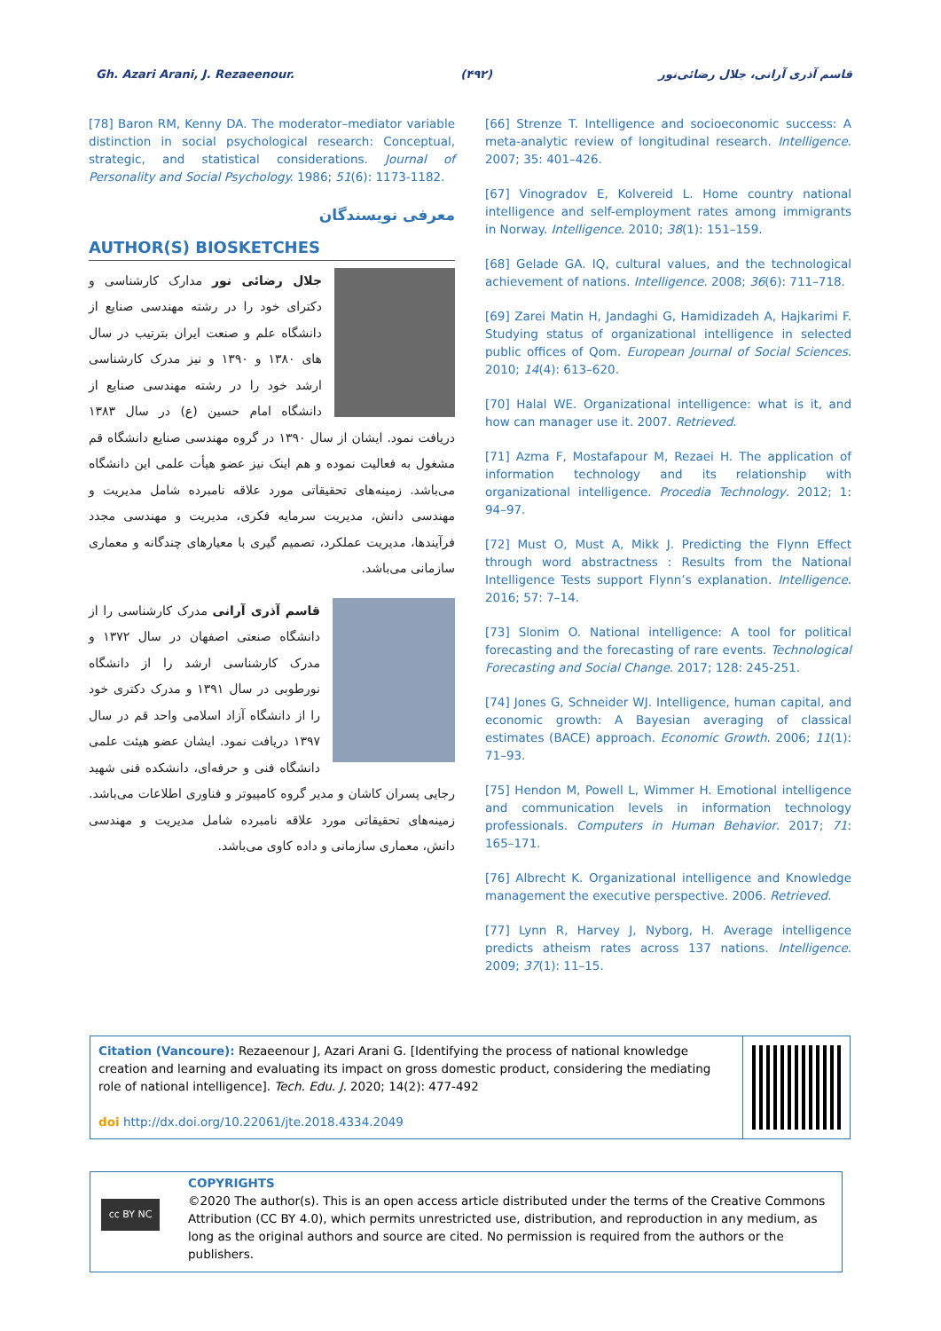Gh. Azari Arani, J. Rezaeenour. (۴۹۲) قاسم آذری آرانی، جلال رضائی‌نور
[78] Baron RM, Kenny DA. The moderator–mediator variable distinction in social psychological research: Conceptual, strategic, and statistical considerations. Journal of Personality and Social Psychology. 1986; 51(6): 1173-1182.
معرفی نویسندگان
AUTHOR(S) BIOSKETCHES
جلال رضائی نور مدارک کارشناسی و دکترای خود را در رشته مهندسی صنایع از دانشگاه علم و صنعت ایران بترتیب در سال های ۱۳۸۰ و ۱۳۹۰ و نیز مدرک کارشناسی ارشد خود را در رشته مهندسی صنایع از دانشگاه امام حسین (ع) در سال ۱۳۸۳ دریافت نمود. ایشان از سال ۱۳۹۰ در گروه مهندسی صنایع دانشگاه قم مشغول به فعالیت نموده و هم اینک نیز عضو هیأت علمی این دانشگاه می‌باشد. زمینه‌های تحقیقاتی مورد علاقه نامبرده شامل مدیریت و مهندسی دانش، مدیریت سرمایه فکری، مدیریت و مهندسی مجدد فرآیندها، مدیریت عملکرد، تصمیم گیری با معیارهای چندگانه و معماری سازمانی می‌باشد.
قاسم آذری آرانی مدرک کارشناسی را از دانشگاه صنعتی اصفهان در سال ۱۳۷۲ و مدرک کارشناسی ارشد را از دانشگاه نورطوبی در سال ۱۳۹۱ و مدرک دکتری خود را از دانشگاه آزاد اسلامی واحد قم در سال ۱۳۹۷ دریافت نمود. ایشان عضو هیئت علمی دانشگاه فنی و حرفه‌ای، دانشکده فنی شهید رجایی پسران کاشان و مدیر گروه کامپیوتر و فناوری اطلاعات می‌باشد. زمینه‌های تحقیقاتی مورد علاقه نامبرده شامل مدیریت و مهندسی دانش، معماری سازمانی و داده کاوی می‌باشد.
[66] Strenze T. Intelligence and socioeconomic success: A meta-analytic review of longitudinal research. Intelligence. 2007; 35: 401–426.
[67] Vinogradov E, Kolvereid L. Home country national intelligence and self-employment rates among immigrants in Norway. Intelligence. 2010; 38(1): 151–159.
[68] Gelade GA. IQ, cultural values, and the technological achievement of nations. Intelligence. 2008; 36(6): 711–718.
[69] Zarei Matin H, Jandaghi G, Hamidizadeh A, Hajkarimi F. Studying status of organizational intelligence in selected public offices of Qom. European Journal of Social Sciences. 2010; 14(4): 613–620.
[70] Halal WE. Organizational intelligence: what is it, and how can manager use it. 2007. Retrieved.
[71] Azma F, Mostafapour M, Rezaei H. The application of information technology and its relationship with organizational intelligence. Procedia Technology. 2012; 1: 94–97.
[72] Must O, Must A, Mikk J. Predicting the Flynn Effect through word abstractness : Results from the National Intelligence Tests support Flynn’s explanation. Intelligence. 2016; 57: 7–14.
[73] Slonim O. National intelligence: A tool for political forecasting and the forecasting of rare events. Technological Forecasting and Social Change. 2017; 128: 245-251.
[74] Jones G, Schneider WJ. Intelligence, human capital, and economic growth: A Bayesian averaging of classical estimates (BACE) approach. Economic Growth. 2006; 11(1): 71–93.
[75] Hendon M, Powell L, Wimmer H. Emotional intelligence and communication levels in information technology professionals. Computers in Human Behavior. 2017; 71: 165–171.
[76] Albrecht K. Organizational intelligence and Knowledge management the executive perspective. 2006. Retrieved.
[77] Lynn R, Harvey J, Nyborg, H. Average intelligence predicts atheism rates across 137 nations. Intelligence. 2009; 37(1): 11–15.
Citation (Vancoure): Rezaeenour J, Azari Arani G. [Identifying the process of national knowledge creation and learning and evaluating its impact on gross domestic product, considering the mediating role of national intelligence]. Tech. Edu. J. 2020; 14(2): 477-492
doi http://dx.doi.org/10.22061/jte.2018.4334.2049
cc BY NC
COPYRIGHTS
©2020 The author(s). This is an open access article distributed under the terms of the Creative Commons Attribution (CC BY 4.0), which permits unrestricted use, distribution, and reproduction in any medium, as long as the original authors and source are cited. No permission is required from the authors or the publishers.